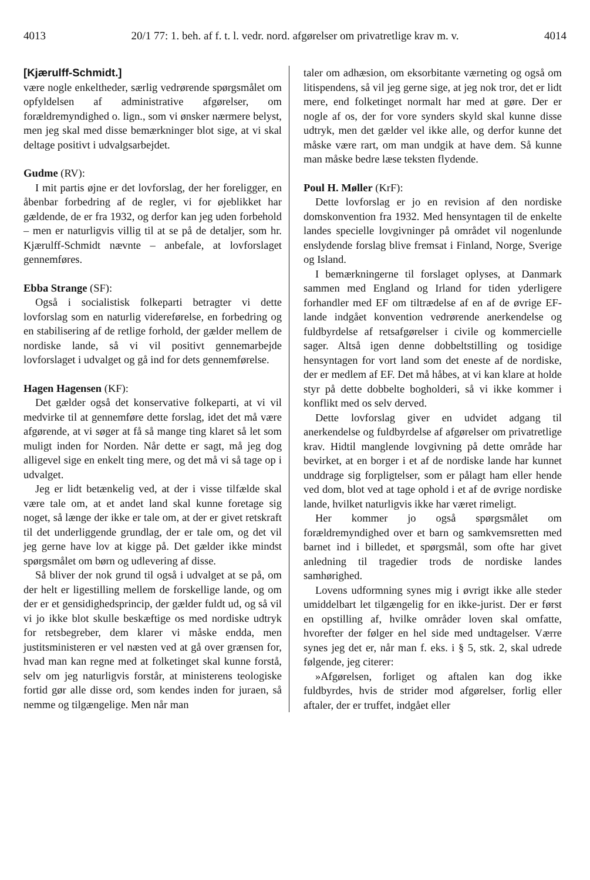4013 20/1 77: 1. beh. af f. t. l. vedr. nord. afgørelser om privatretlige krav m. v. 4014
[Kjærulff-Schmidt.]
være nogle enkeltheder, særlig vedrørende spørgsmålet om opfyldelsen af administrative afgørelser, om forældremyndighed o. lign., som vi ønsker nærmere belyst, men jeg skal med disse bemærkninger blot sige, at vi skal deltage positivt i udvalgsarbejdet.
Gudme (RV):
I mit partis øjne er det lovforslag, der her foreligger, en åbenbar forbedring af de regler, vi for øjeblikket har gældende, de er fra 1932, og derfor kan jeg uden forbehold – men er naturligvis villig til at se på de detaljer, som hr. Kjærulff-Schmidt nævnte – anbefale, at lovforslaget gennemføres.
Ebba Strange (SF):
Også i socialistisk folkeparti betragter vi dette lovforslag som en naturlig videreførelse, en forbedring og en stabilisering af de retlige forhold, der gælder mellem de nordiske lande, så vi vil positivt gennemarbejde lovforslaget i udvalget og gå ind for dets gennemførelse.
Hagen Hagensen (KF):
Det gælder også det konservative folkeparti, at vi vil medvirke til at gennemføre dette forslag, idet det må være afgørende, at vi søger at få så mange ting klaret så let som muligt inden for Norden. Når dette er sagt, må jeg dog alligevel sige en enkelt ting mere, og det må vi så tage op i udvalget.
Jeg er lidt betænkelig ved, at der i visse tilfælde skal være tale om, at et andet land skal kunne foretage sig noget, så længe der ikke er tale om, at der er givet retskraft til det underliggende grundlag, der er tale om, og det vil jeg gerne have lov at kigge på. Det gælder ikke mindst spørgsmålet om børn og udlevering af disse.
Så bliver der nok grund til også i udvalget at se på, om der helt er ligestilling mellem de forskellige lande, og om der er et gensidighedsprincip, der gælder fuldt ud, og så vil vi jo ikke blot skulle beskæftige os med nordiske udtryk for retsbegreber, dem klarer vi måske endda, men justitsministeren er vel næsten ved at gå over grænsen for, hvad man kan regne med at folketinget skal kunne forstå, selv om jeg naturligvis forstår, at ministerens teologiske fortid gør alle disse ord, som kendes inden for juraen, så nemme og tilgængelige. Men når man
taler om adhæsion, om eksorbitante værneting og også om litispendens, så vil jeg gerne sige, at jeg nok tror, det er lidt mere, end folketinget normalt har med at gøre. Der er nogle af os, der for vore synders skyld skal kunne disse udtryk, men det gælder vel ikke alle, og derfor kunne det måske være rart, om man undgik at have dem. Så kunne man måske bedre læse teksten flydende.
Poul H. Møller (KrF):
Dette lovforslag er jo en revision af den nordiske domskonvention fra 1932. Med hensyntagen til de enkelte landes specielle lovgivninger på området vil nogenlunde enslydende forslag blive fremsat i Finland, Norge, Sverige og Island.
I bemærkningerne til forslaget oplyses, at Danmark sammen med England og Irland for tiden yderligere forhandler med EF om tiltrædelse af en af de øvrige EF-lande indgået konvention vedrørende anerkendelse og fuldbyrdelse af retsafgørelser i civile og kommercielle sager. Altså igen denne dobbeltstilling og tosidige hensyntagen for vort land som det eneste af de nordiske, der er medlem af EF. Det må håbes, at vi kan klare at holde styr på dette dobbelte bogholderi, så vi ikke kommer i konflikt med os selv derved.
Dette lovforslag giver en udvidet adgang til anerkendelse og fuldbyrdelse af afgørelser om privatretlige krav. Hidtil manglende lovgivning på dette område har bevirket, at en borger i et af de nordiske lande har kunnet unddrage sig forpligtelser, som er pålagt ham eller hende ved dom, blot ved at tage ophold i et af de øvrige nordiske lande, hvilket naturligvis ikke har været rimeligt.
Her kommer jo også spørgsmålet om forældremyndighed over et barn og samkvemsretten med barnet ind i billedet, et spørgsmål, som ofte har givet anledning til tragedier trods de nordiske landes samhørighed.
Lovens udformning synes mig i øvrigt ikke alle steder umiddelbart let tilgængelig for en ikke-jurist. Der er først en opstilling af, hvilke områder loven skal omfatte, hvorefter der følger en hel side med undtagelser. Værre synes jeg det er, når man f. eks. i § 5, stk. 2, skal udrede følgende, jeg citerer:
»Afgørelsen, forliget og aftalen kan dog ikke fuldbyrdes, hvis de strider mod afgørelser, forlig eller aftaler, der er truffet, indgået eller